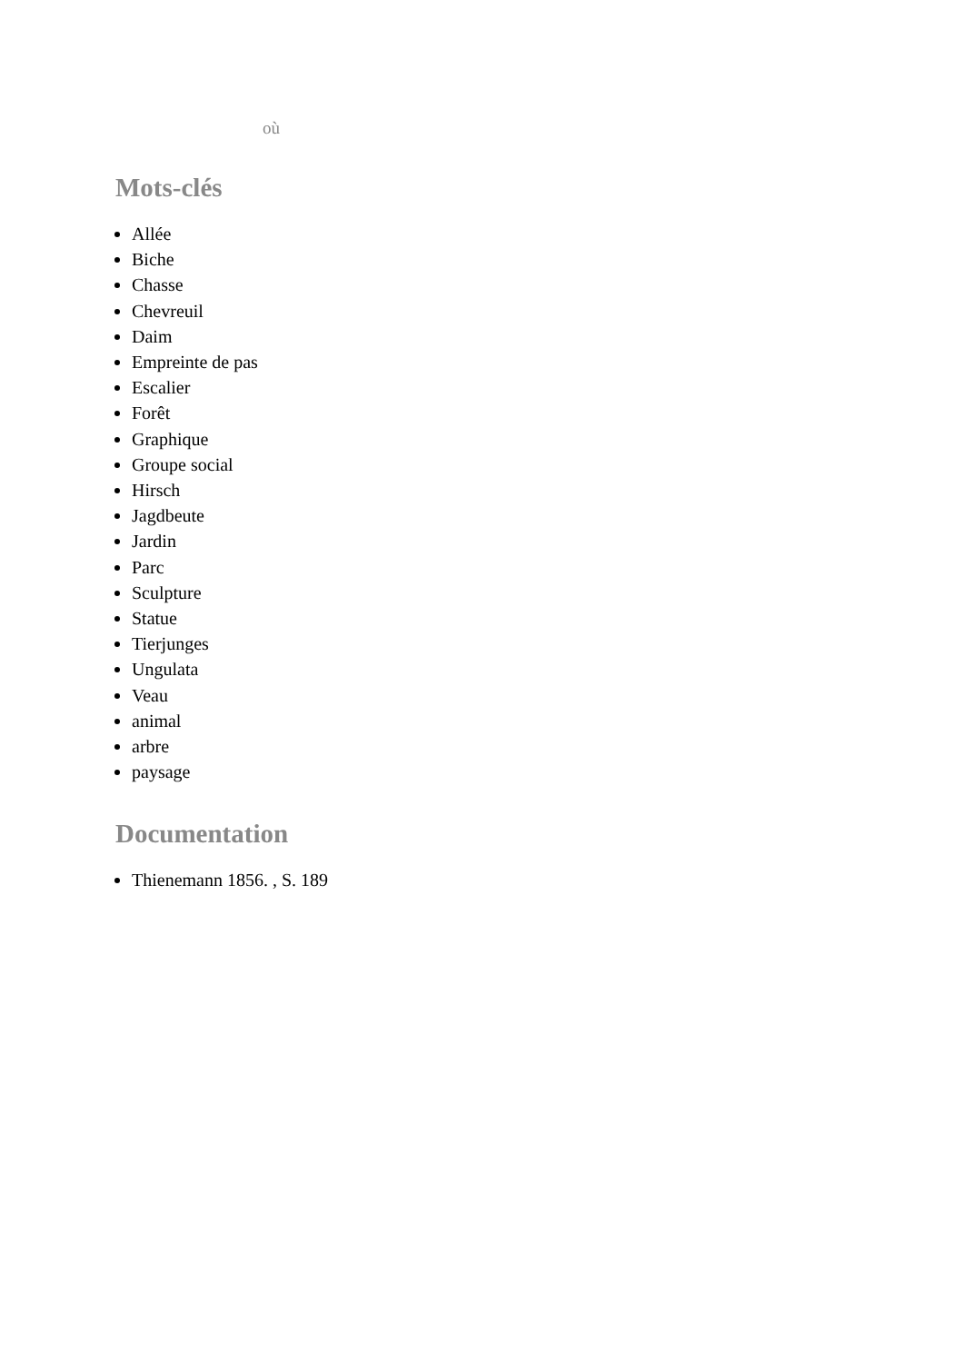où
Mots-clés
Allée
Biche
Chasse
Chevreuil
Daim
Empreinte de pas
Escalier
Forêt
Graphique
Groupe social
Hirsch
Jagdbeute
Jardin
Parc
Sculpture
Statue
Tierjunges
Ungulata
Veau
animal
arbre
paysage
Documentation
Thienemann 1856. , S. 189